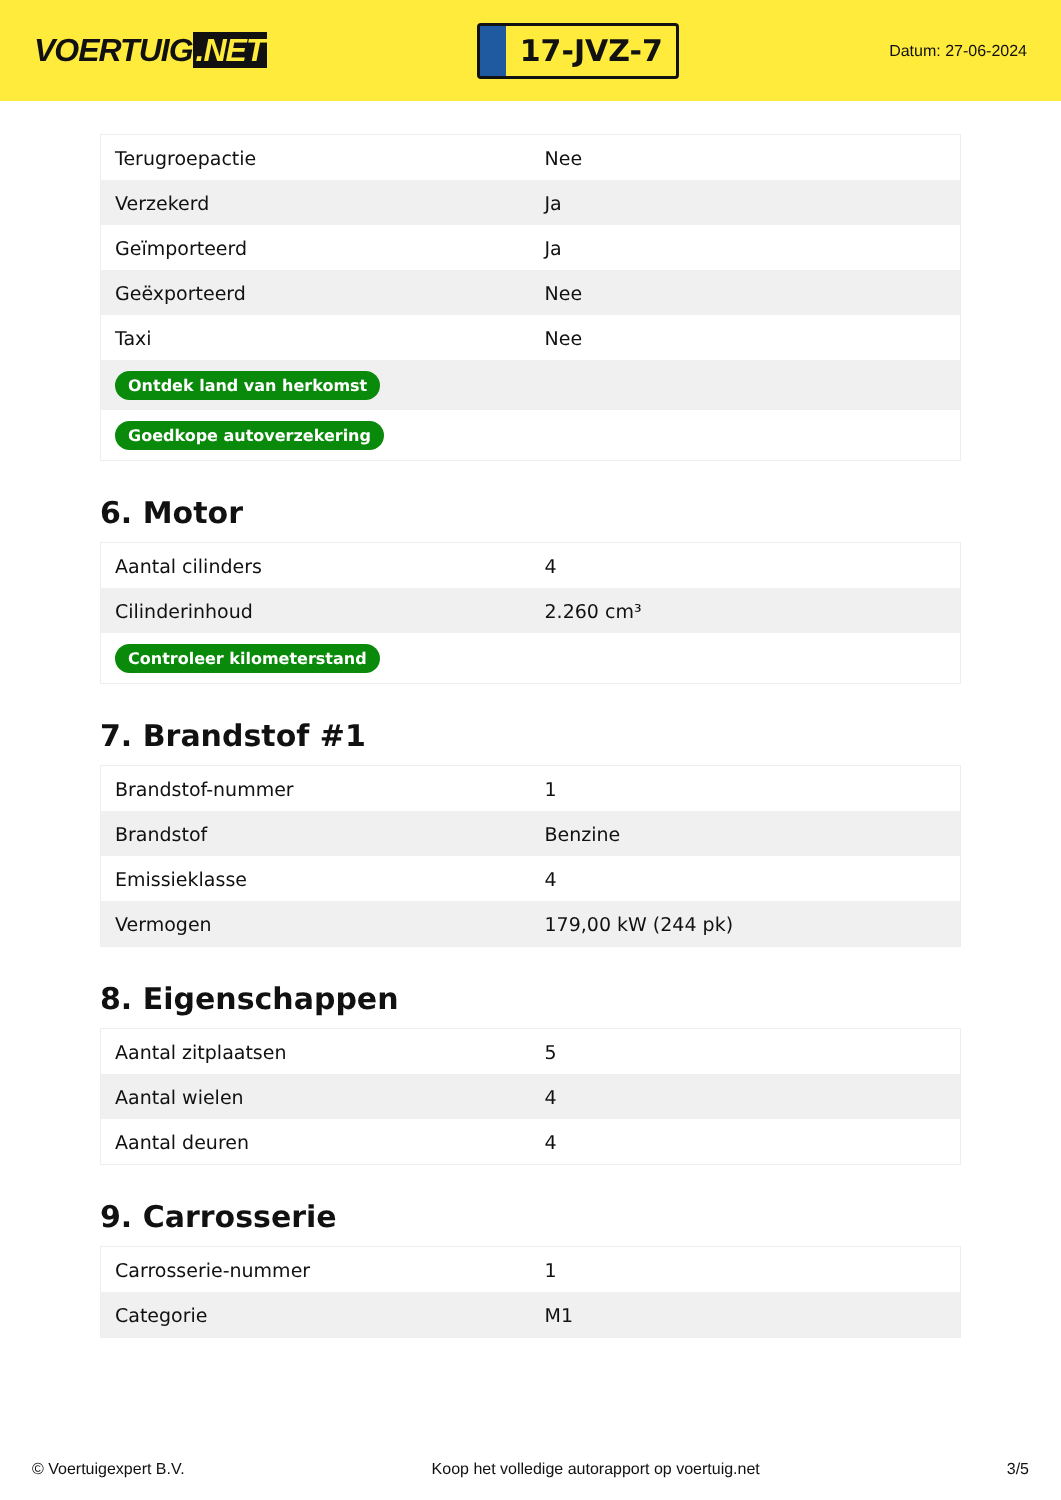VOERTUIG.NET
17-JVZ-7
Datum: 27-06-2024
| Terugroepactie | Nee |
| Verzekerd | Ja |
| Geïmporteerd | Ja |
| Geëxporteerd | Nee |
| Taxi | Nee |
| Ontdek land van herkomst | |
| Goedkope autoverzekering | |
6. Motor
| Aantal cilinders | 4 |
| Cilinderinhoud | 2.260 cm³ |
| Controleer kilometerstand | |
7. Brandstof #1
| Brandstof-nummer | 1 |
| Brandstof | Benzine |
| Emissieklasse | 4 |
| Vermogen | 179,00 kW (244 pk) |
8. Eigenschappen
| Aantal zitplaatsen | 5 |
| Aantal wielen | 4 |
| Aantal deuren | 4 |
9. Carrosserie
| Carrosserie-nummer | 1 |
| Categorie | M1 |
© Voertuigexpert B.V. Koop het volledige autorapport op voertuig.net 3/5